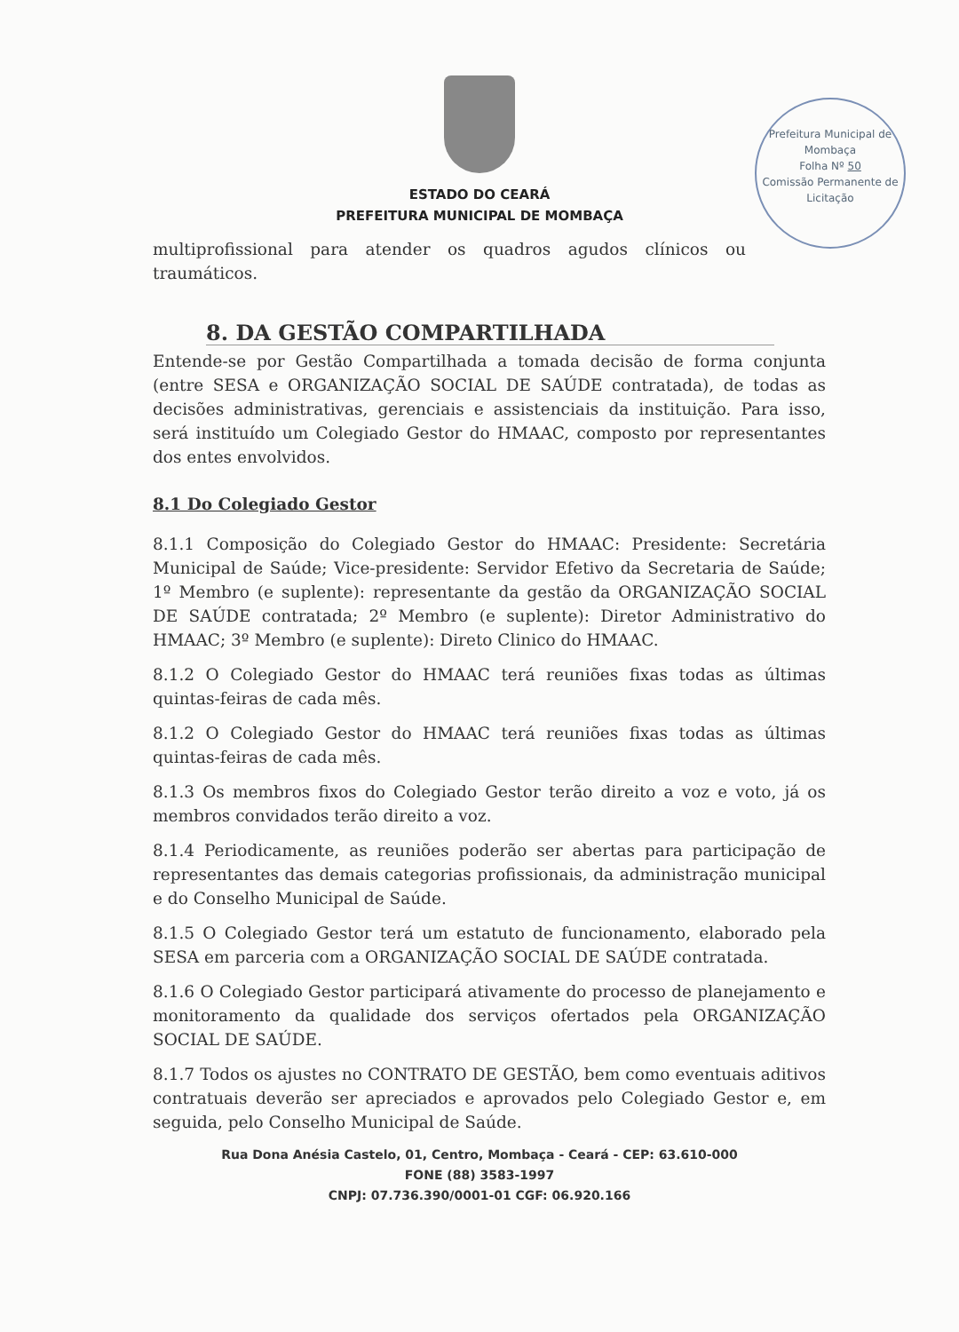Prefeitura Municipal de Mombaça
Folha Nº 50
Comissão Permanente de Licitação
ESTADO DO CEARÁ
PREFEITURA MUNICIPAL DE MOMBAÇA
multiprofissional para atender os quadros agudos clínicos ou traumáticos.
8. DA GESTÃO COMPARTILHADA
Entende-se por Gestão Compartilhada a tomada decisão de forma conjunta (entre SESA e ORGANIZAÇÃO SOCIAL DE SAÚDE contratada), de todas as decisões administrativas, gerenciais e assistenciais da instituição. Para isso, será instituído um Colegiado Gestor do HMAAC, composto por representantes dos entes envolvidos.
8.1 Do Colegiado Gestor
8.1.1 Composição do Colegiado Gestor do HMAAC: Presidente: Secretária Municipal de Saúde; Vice-presidente: Servidor Efetivo da Secretaria de Saúde; 1º Membro (e suplente): representante da gestão da ORGANIZAÇÃO SOCIAL DE SAÚDE contratada; 2º Membro (e suplente): Diretor Administrativo do HMAAC; 3º Membro (e suplente): Direto Clinico do HMAAC.
8.1.2 O Colegiado Gestor do HMAAC terá reuniões fixas todas as últimas quintas-feiras de cada mês.
8.1.2 O Colegiado Gestor do HMAAC terá reuniões fixas todas as últimas quintas-feiras de cada mês.
8.1.3 Os membros fixos do Colegiado Gestor terão direito a voz e voto, já os membros convidados terão direito a voz.
8.1.4 Periodicamente, as reuniões poderão ser abertas para participação de representantes das demais categorias profissionais, da administração municipal e do Conselho Municipal de Saúde.
8.1.5 O Colegiado Gestor terá um estatuto de funcionamento, elaborado pela SESA em parceria com a ORGANIZAÇÃO SOCIAL DE SAÚDE contratada.
8.1.6 O Colegiado Gestor participará ativamente do processo de planejamento e monitoramento da qualidade dos serviços ofertados pela ORGANIZAÇÃO SOCIAL DE SAÚDE.
8.1.7 Todos os ajustes no CONTRATO DE GESTÃO, bem como eventuais aditivos contratuais deverão ser apreciados e aprovados pelo Colegiado Gestor e, em seguida, pelo Conselho Municipal de Saúde.
Rua Dona Anésia Castelo, 01, Centro, Mombaça - Ceará - CEP: 63.610-000
FONE (88) 3583-1997
CNPJ: 07.736.390/0001-01 CGF: 06.920.166